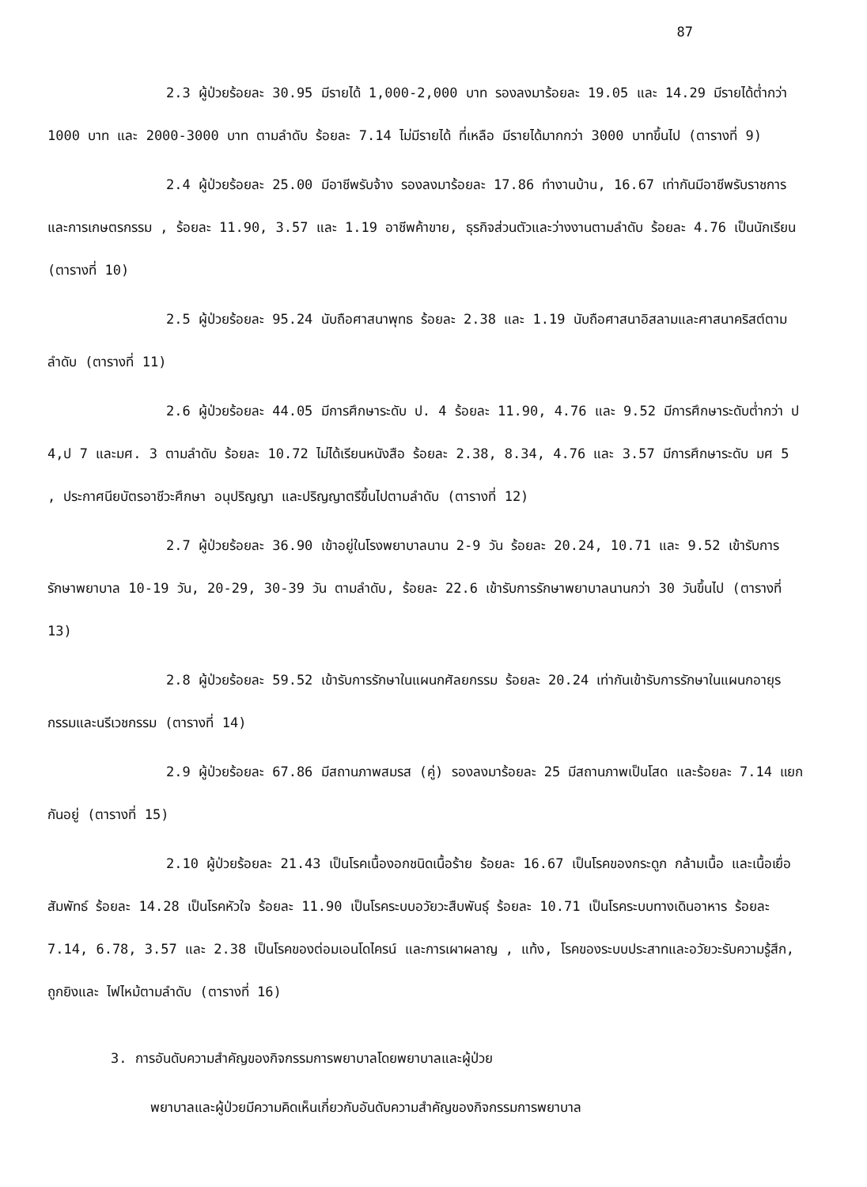87
2.3 ผู้ป่วยร้อยละ 30.95 มีรายได้ 1,000-2,000 บาท รองลงมาร้อยละ 19.05 และ 14.29 มีรายได้ต่ำกว่า 1000 บาท และ 2000-3000 บาท ตามลำดับ ร้อยละ 7.14 ไม่มีรายได้ ที่เหลือ มีรายได้มากกว่า 3000 บาทขึ้นไป (ตารางที่ 9)
2.4 ผู้ป่วยร้อยละ 25.00 มีอาชีพรับจ้าง รองลงมาร้อยละ 17.86 ทำงานบ้าน, 16.67 เท่ากันมีอาชีพรับราชการและการเกษตรกรรม , ร้อยละ 11.90, 3.57 และ 1.19 อาชีพค้าขาย, ธุรกิจส่วนตัวและว่างงานตามลำดับ ร้อยละ 4.76 เป็นนักเรียน (ตารางที่ 10)
2.5 ผู้ป่วยร้อยละ 95.24 นับถือศาสนาพุทธ ร้อยละ 2.38 และ 1.19 นับถือศาสนาอิสลามและศาสนาคริสต์ตามลำดับ (ตารางที่ 11)
2.6 ผู้ป่วยร้อยละ 44.05 มีการศึกษาระดับ ป. 4 ร้อยละ 11.90, 4.76 และ 9.52 มีการศึกษาระดับต่ำกว่า ป 4,ป 7 และมศ. 3 ตามลำดับ ร้อยละ 10.72 ไม่ได้เรียนหนังสือ ร้อยละ 2.38, 8.34, 4.76 และ 3.57 มีการศึกษาระดับ มศ 5 , ประกาศนียบัตรอาชีวะศึกษา อนุปริญญา และปริญญาตรีขึ้นไปตามลำดับ (ตารางที่ 12)
2.7 ผู้ป่วยร้อยละ 36.90 เข้าอยู่ในโรงพยาบาลนาน 2-9 วัน ร้อยละ 20.24, 10.71 และ 9.52 เข้ารับการรักษาพยาบาล 10-19 วัน, 20-29, 30-39 วัน ตามลำดับ, ร้อยละ 22.6 เข้ารับการรักษาพยาบาลนานกว่า 30 วันขึ้นไป (ตารางที่ 13)
2.8 ผู้ป่วยร้อยละ 59.52 เข้ารับการรักษาในแผนกศัลยกรรม ร้อยละ 20.24 เท่ากันเข้ารับการรักษาในแผนกอายุรกรรมและนรีเวชกรรม (ตารางที่ 14)
2.9 ผู้ป่วยร้อยละ 67.86 มีสถานภาพสมรส (คู่) รองลงมาร้อยละ 25 มีสถานภาพเป็นโสด และร้อยละ 7.14 แยกกันอยู่ (ตารางที่ 15)
2.10 ผู้ป่วยร้อยละ 21.43 เป็นโรคเนื้องอกชนิดเนื้อร้าย ร้อยละ 16.67 เป็นโรคของกระดูก กล้ามเนื้อ และเนื้อเยื่อสัมพัทธ์ ร้อยละ 14.28 เป็นโรคหัวใจ ร้อยละ 11.90 เป็นโรคระบบอวัยวะสืบพันธุ์ ร้อยละ 10.71 เป็นโรคระบบทางเดินอาหาร ร้อยละ 7.14, 6.78, 3.57 และ 2.38 เป็นโรคของต่อมเอนโดไครน์ และการเผาผลาญ , แท้ง, โรคของระบบประสาทและอวัยวะรับความรู้สึก, ถูกยิงและ ไฟไหม้ตามลำดับ (ตารางที่ 16)
3. การอันดับความสำคัญของกิจกรรมการพยาบาลโดยพยาบาลและผู้ป่วย
พยาบาลและผู้ป่วยมีความคิดเห็นเกี่ยวกับอันดับความสำคัญของกิจกรรมการพยาบาล